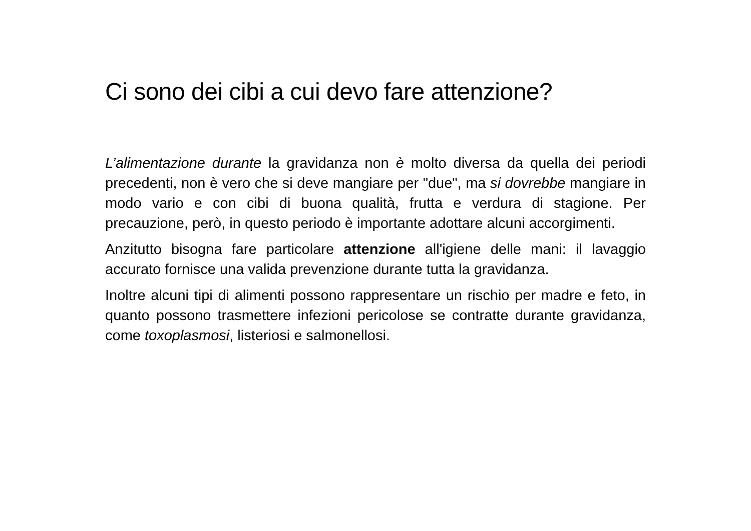Ci sono dei cibi a cui devo fare attenzione?
L’alimentazione durante la gravidanza non è molto diversa da quella dei periodi precedenti, non è vero che si deve mangiare per "due", ma si dovrebbe mangiare in modo vario e con cibi di buona qualità, frutta e verdura di stagione. Per precauzione, però, in questo periodo è importante adottare alcuni accorgimenti.
Anzitutto bisogna fare particolare attenzione all'igiene delle mani: il lavaggio accurato fornisce una valida prevenzione durante tutta la gravidanza.
Inoltre alcuni tipi di alimenti possono rappresentare un rischio per madre e feto, in quanto possono trasmettere infezioni pericolose se contratte durante gravidanza, come toxoplasmosi, listeriosi e salmonellosi.